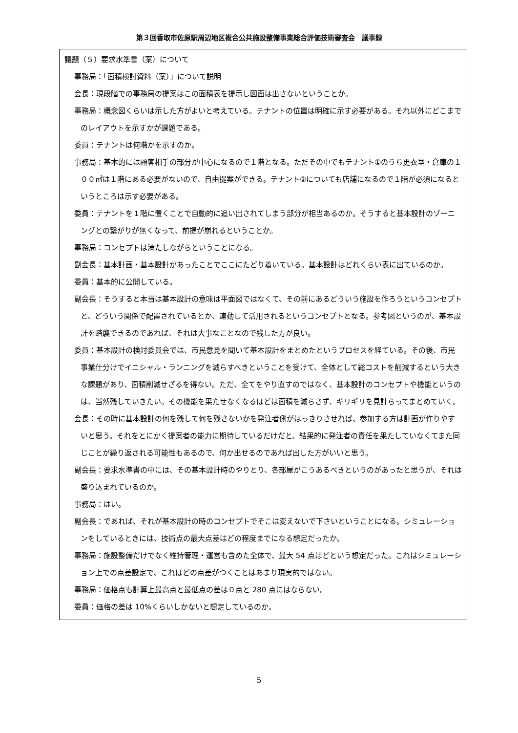第３回香取市佐原駅周辺地区複合公共施設整備事業総合評価技術審査会　議事録
議題（５）要求水準書（案）について
事務局：「面積検討資料（案）」について説明
会長：現段階での事務局の提案はこの面積表を提示し図面は出さないということか。
事務局：概念図くらいは示した方がよいと考えている。テナントの位置は明確に示す必要がある。それ以外にどこまでのレイアウトを示すかが課題である。
委員：テナントは何階かを示すのか。
事務局：基本的には顧客相手の部分が中心になるので１階となる。ただその中でもテナント①のうち更衣室・倉庫の１００㎡は１階にある必要がないので、自由提案ができる。テナント②についても店舗になるので１階が必須になるというところは示す必要がある。
委員：テナントを１階に置くことで自動的に追い出されてしまう部分が相当あるのか。そうすると基本設計のゾーニングとの繋がりが無くなって、前提が崩れるということか。
事務局：コンセプトは満たしながらということになる。
副会長：基本計画・基本設計があったことでここにたどり着いている。基本設計はどれくらい表に出ているのか。
委員：基本的に公開している。
副会長：そうすると本当は基本設計の意味は平面図ではなくて、その前にあるどういう施設を作ろうというコンセプトと、どういう関係で配置されているとか、連動して活用されるというコンセプトとなる。参考図というのが、基本設計を踏襲できるのであれば、それは大事なことなので残した方が良い。
委員：基本設計の検討委員会では、市民意見を聞いて基本設計をまとめたというプロセスを経ている。その後、市民事業仕分けでイニシャル・ランニングを減らすべきということを受けて、全体として総コストを削減するという大きな課題があり、面積削減せざるを得ない。ただ、全てをやり直すのではなく、基本設計のコンセプトや機能というのは、当然残していきたい。その機能を果たせなくなるほどは面積を減らさず、ギリギリを見計らってまとめていく。
会長：その時に基本設計の何を残して何を残さないかを発注者側がはっきりさせれば、参加する方は計画が作りやすいと思う。それをとにかく提案者の能力に期待しているだけだと、結果的に発注者の責任を果たしていなくてまた同じことが繰り返される可能性もあるので、何か出せるのであれば出した方がいいと思う。
副会長：要求水準書の中には、その基本設計時のやりとり、各部屋がこうあるべきというのがあったと思うが、それは盛り込まれているのか。
事務局：はい。
副会長：であれば、それが基本設計の時のコンセプトでそこは変えないで下さいということになる。シミュレーションをしているときには、技術点の最大点差はどの程度までになる想定だったか。
事務局：施設整備だけでなく維持管理・運営も含めた全体で、最大 54 点ほどという想定だった。これはシミュレーション上での点差設定で、これほどの点差がつくことはあまり現実的ではない。
事務局：価格点も計算上最高点と最低点の差は０点と 280 点にはならない。
委員：価格の差は 10%くらいしかないと想定しているのか。
5